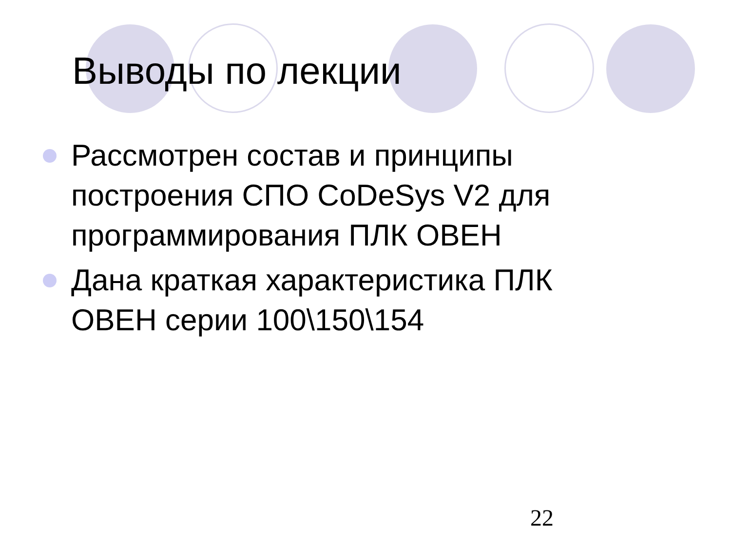Выводы по лекции
Рассмотрен состав и принципы построения СПО CoDeSys V2 для программирования ПЛК ОВЕН
Дана краткая характеристика ПЛК ОВЕН серии 100\150\154
22